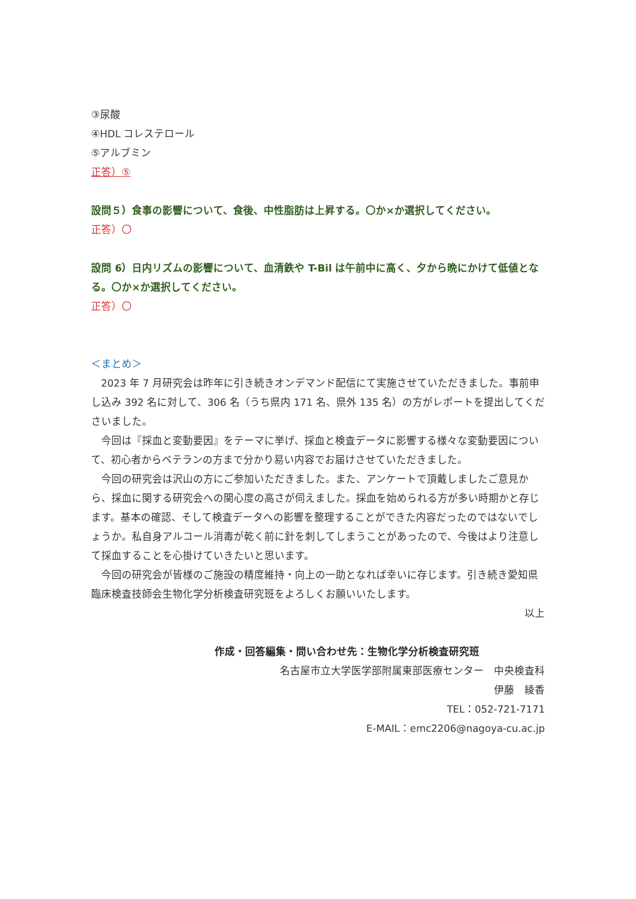③尿酸
④HDL コレステロール
⑤アルブミン
正答）⑤
設問５）食事の影響について、食後、中性脂肪は上昇する。〇か×か選択してください。
正答）〇
設問 6）日内リズムの影響について、血清鉄や T-Bil は午前中に高く、夕から晩にかけて低値となる。〇か×か選択してください。
正答）〇
＜まとめ＞
2023 年 7 月研究会は昨年に引き続きオンデマンド配信にて実施させていただきました。事前申し込み 392 名に対して、306 名（うち県内 171 名、県外 135 名）の方がレポートを提出してくださいました。
今回は『採血と変動要因』をテーマに挙げ、採血と検査データに影響する様々な変動要因について、初心者からベテランの方まで分かり易い内容でお届けさせていただきました。
今回の研究会は沢山の方にご参加いただきました。また、アンケートで頂戴しましたご意見から、採血に関する研究会への関心度の高さが伺えました。採血を始められる方が多い時期かと存じます。基本の確認、そして検査データへの影響を整理することができた内容だったのではないでしょうか。私自身アルコール消毒が乾く前に針を刺してしまうことがあったので、今後はより注意して採血することを心掛けていきたいと思います。
今回の研究会が皆様のご施設の精度維持・向上の一助となれば幸いに存じます。引き続き愛知県臨床検査技師会生物化学分析検査研究班をよろしくお願いいたします。
以上
作成・回答編集・問い合わせ先：生物化学分析検査研究班
名古屋市立大学医学部附属東部医療センター　中央検査科
伊藤　綾香
TEL：052-721-7171
E-MAIL：emc2206@nagoya-cu.ac.jp